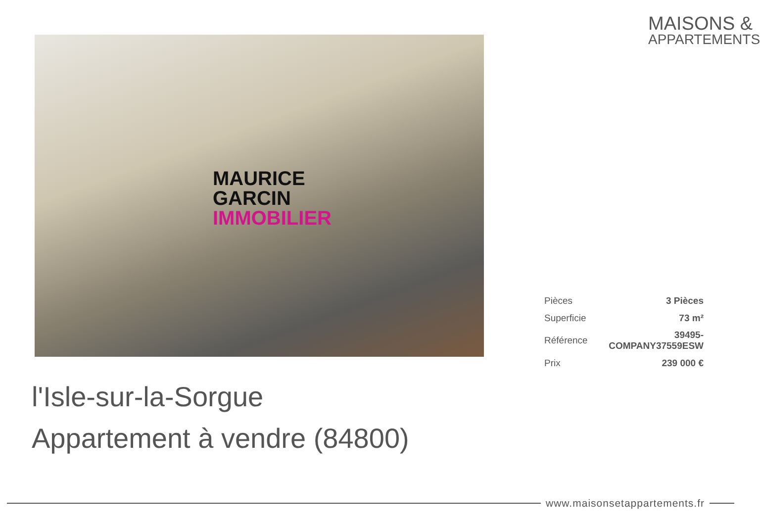MAISONS &
APPARTEMENTS
MAURICE
GARCIN
IMMOBILIER
| Pièces | 3 Pièces |
| Superficie | 73 m² |
| Référence | 39495-COMPANY37559ESW |
| Prix | 239 000 € |
l'Isle-sur-la-Sorgue
Appartement à vendre (84800)
www.maisonsetappartements.fr